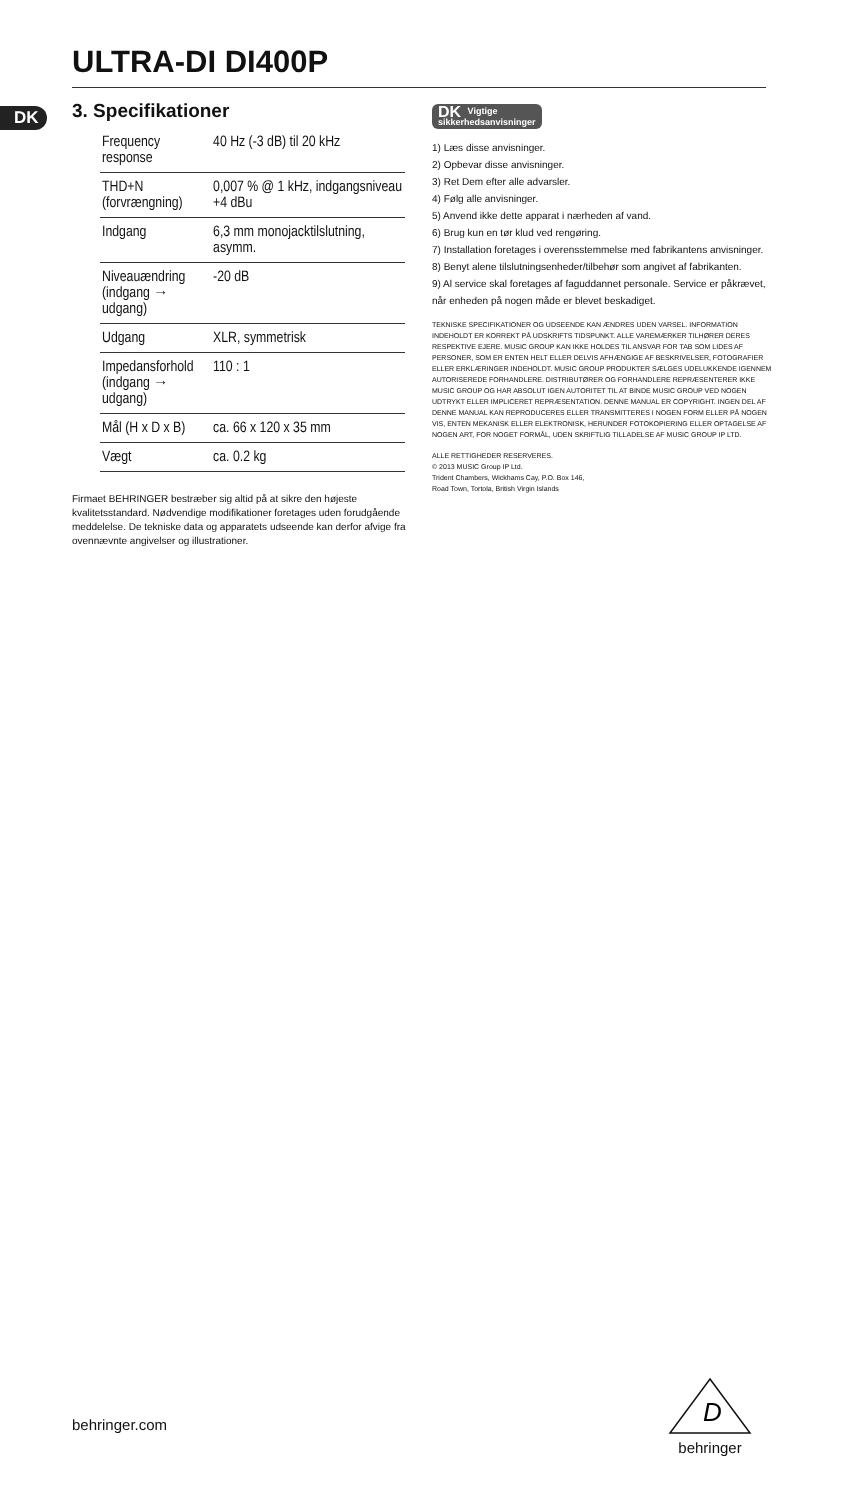ULTRA-DI DI400P
DK
3. Specifikationer
| Frequency response | 40 Hz (-3 dB) til 20 kHz |
| THD+N (forvrængning) | 0,007 % @ 1 kHz, indgangsniveau +4 dBu |
| Indgang | 6,3 mm monojacktilslutning, asymm. |
| Niveauændring (indgang → udgang) | -20 dB |
| Udgang | XLR, symmetrisk |
| Impedansforhold (indgang → udgang) | 110 : 1 |
| Mål (H x D x B) | ca. 66 x 120 x 35 mm |
| Vægt | ca. 0.2 kg |
Firmaet BEHRINGER bestræber sig altid på at sikre den højeste kvalitetsstandard. Nødvendige modifikationer foretages uden forudgående meddelelse. De tekniske data og apparatets udseende kan derfor afvige fra ovennævnte angivelser og illustrationer.
DK Vigtige
sikkerhedsanvisninger
1) Læs disse anvisninger.
2) Opbevar disse anvisninger.
3) Ret Dem efter alle advarsler.
4) Følg alle anvisninger.
5) Anvend ikke dette apparat i nærheden af vand.
6) Brug kun en tør klud ved rengøring.
7) Installation foretages i overensstemmelse med fabrikantens anvisninger.
8) Benyt alene tilslutningsenheder/tilbehør som angivet af fabrikanten.
9) Al service skal foretages af faguddannet personale. Service er påkrævet, når enheden på nogen måde er blevet beskadiget.
TEKNISKE SPECIFIKATIONER OG UDSEENDE KAN ÆNDRES UDEN VARSEL. INFORMATION INDEHOLDT ER KORREKT PÅ UDSKRIFTS TIDSPUNKT. ALLE VAREMÆRKER TILHØRER DERES RESPEKTIVE EJERE. MUSIC GROUP KAN IKKE HOLDES TIL ANSVAR FOR TAB SOM LIDES AF PERSONER, SOM ER ENTEN HELT ELLER DELVIS AFHÆNGIGE AF BESKRIVELSER, FOTOGRAFIER ELLER ERKLÆRINGER INDEHOLDT. MUSIC GROUP PRODUKTER SÆLGES UDELUKKENDE IGENNEM AUTORISEREDE FORHANDLERE. DISTRIBUTØRER OG FORHANDLERE REPRÆSENTERER IKKE MUSIC GROUP OG HAR ABSOLUT IGEN AUTORITET TIL AT BINDE MUSIC GROUP VED NOGEN UDTRYKT ELLER IMPLICERET REPRÆSENTATION. DENNE MANUAL ER COPYRIGHT. INGEN DEL AF DENNE MANUAL KAN REPRODUCERES ELLER TRANSMITTERES I NOGEN FORM ELLER PÅ NOGEN VIS, ENTEN MEKANISK ELLER ELEKTRONISK, HERUNDER FOTOKOPIERING ELLER OPTAGELSE AF NOGEN ART, FOR NOGET FORMÅL, UDEN SKRIFTLIG TILLADELSE AF MUSIC GROUP IP LTD.
ALLE RETTIGHEDER RESERVERES.
© 2013 MUSIC Group IP Ltd.
Trident Chambers, Wickhams Cay, P.O. Box 146,
Road Town, Tortola, British Virgin Islands
behringer.com
D
behringer